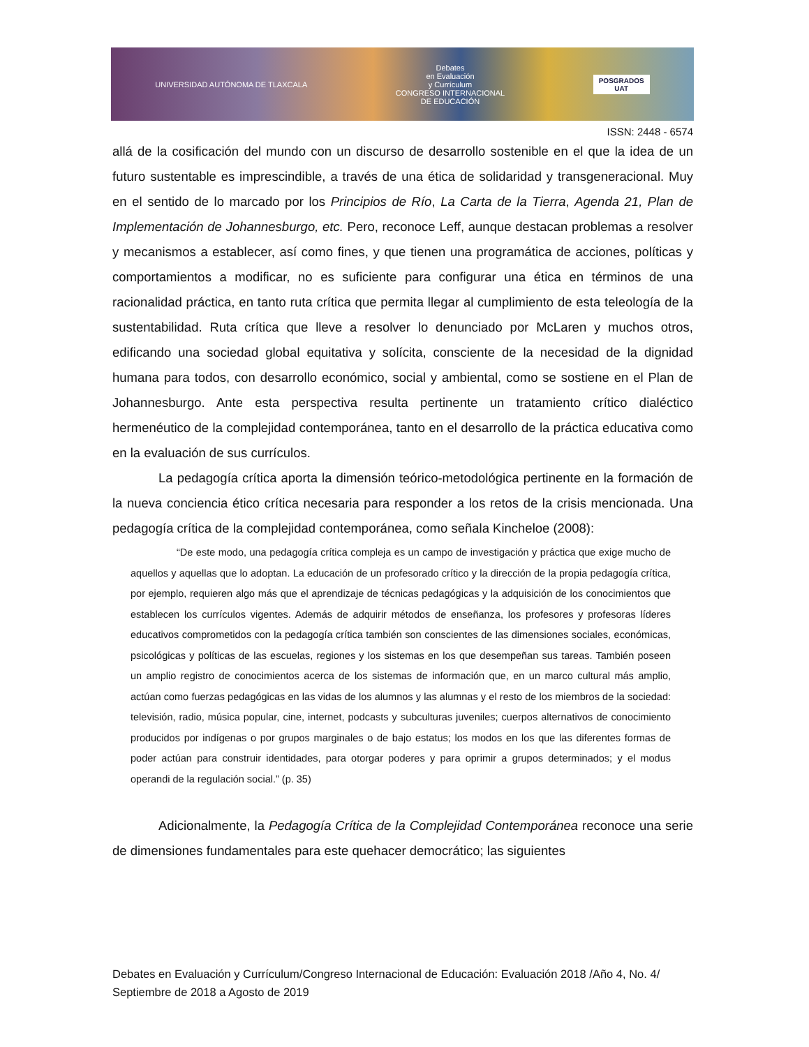UNIVERSIDAD AUTÓNOMA DE TLAXCALA Debates
en Evaluación
y Currículum
CONGRESO INTERNACIONAL
DE EDUCACIÓN POSGRADOS
UAT
ISSN: 2448 - 6574
allá de la cosificación del mundo con un discurso de desarrollo sostenible en el que la idea de un futuro sustentable es imprescindible, a través de una ética de solidaridad y transgeneracional. Muy en el sentido de lo marcado por los Principios de Río, La Carta de la Tierra, Agenda 21, Plan de Implementación de Johannesburgo, etc. Pero, reconoce Leff, aunque destacan problemas a resolver y mecanismos a establecer, así como fines, y que tienen una programática de acciones, políticas y comportamientos a modificar, no es suficiente para configurar una ética en términos de una racionalidad práctica, en tanto ruta crítica que permita llegar al cumplimiento de esta teleología de la sustentabilidad. Ruta crítica que lleve a resolver lo denunciado por McLaren y muchos otros, edificando una sociedad global equitativa y solícita, consciente de la necesidad de la dignidad humana para todos, con desarrollo económico, social y ambiental, como se sostiene en el Plan de Johannesburgo. Ante esta perspectiva resulta pertinente un tratamiento crítico dialéctico hermenéutico de la complejidad contemporánea, tanto en el desarrollo de la práctica educativa como en la evaluación de sus currículos.
La pedagogía crítica aporta la dimensión teórico-metodológica pertinente en la formación de la nueva conciencia ético crítica necesaria para responder a los retos de la crisis mencionada. Una pedagogía crítica de la complejidad contemporánea, como señala Kincheloe (2008):
“De este modo, una pedagogía crítica compleja es un campo de investigación y práctica que exige mucho de aquellos y aquellas que lo adoptan. La educación de un profesorado crítico y la dirección de la propia pedagogía crítica, por ejemplo, requieren algo más que el aprendizaje de técnicas pedagógicas y la adquisición de los conocimientos que establecen los currículos vigentes. Además de adquirir métodos de enseñanza, los profesores y profesoras líderes educativos comprometidos con la pedagogía crítica también son conscientes de las dimensiones sociales, económicas, psicológicas y políticas de las escuelas, regiones y los sistemas en los que desempeñan sus tareas. También poseen un amplio registro de conocimientos acerca de los sistemas de información que, en un marco cultural más amplio, actúan como fuerzas pedagógicas en las vidas de los alumnos y las alumnas y el resto de los miembros de la sociedad: televisión, radio, música popular, cine, internet, podcasts y subculturas juveniles; cuerpos alternativos de conocimiento producidos por indígenas o por grupos marginales o de bajo estatus; los modos en los que las diferentes formas de poder actúan para construir identidades, para otorgar poderes y para oprimir a grupos determinados; y el modus operandi de la regulación social.” (p. 35)
Adicionalmente, la Pedagogía Crítica de la Complejidad Contemporánea reconoce una serie de dimensiones fundamentales para este quehacer democrático; las siguientes
Debates en Evaluación y Currículum/Congreso Internacional de Educación: Evaluación 2018 /Año 4, No. 4/ Septiembre de 2018 a Agosto de 2019